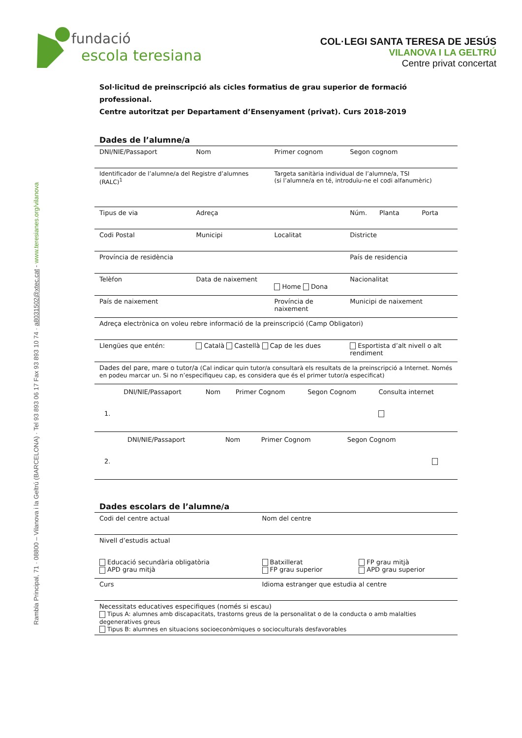Rambla Principal, 71 · 08800 – Vilanova i la Geltrú (BARCELONA) · Tel 93 893 06 17 Fax 93 893 10 74 · a8031502@xtec.cat - www.teresianes.org/vilanova
fundació
escola teresiana
COL·LEGI SANTA TERESA DE JESÚS
VILANOVA I LA GELTRÚ
Centre privat concertat
Sol·licitud de preinscripció als cicles formatius de grau superior de formació professional.
Centre autoritzat per Departament d’Ensenyament (privat). Curs 2018-2019
Dades de l’alumne/a
| DNI/NIE/Passaport | Nom | Primer cognom | Segon cognom | |
| Identificador de l’alumne/a del Registre d’alumnes (RALC)<sup>1</sup> | | Targeta sanitària individual de l’alumne/a, TSI (si l’alumne/a en té, introduïu-ne el codi alfanumèric) | | |
| Tipus de via | Adreça | | Núm. Planta | Porta |
| Codi Postal | Municipi | Localitat | Districte | |
| Província de residència | | | País de residencia | |
| Telèfon | Data de naixement | Home Dona | Nacionalitat | |
| País de naixement | | Província de naixement | Municipi de naixement | |
| Adreça electrònica on voleu rebre informació de la preinscripció (Camp Obligatori) | | | | |
| Llengües que entén: | Català Castellà Cap de les dues | | Esportista d’alt nivell o alt rendiment | |
| Dades del pare, mare o tutor/a (Cal indicar quin tutor/a consultarà els resultats de la preinscripció a Internet. Només en podeu marcar un. Si no n’especifiqueu cap, es considera que és el primer tutor/a especificat) | | | | |
| / / DNI/NIE/Passaport / Nom / Primer Cognom / Segon Cognom / Consulta internet / / 1. / / / / / / | | | | |
| / / DNI/NIE/Passaport / Nom / Primer Cognom / Segon Cognom / / / 2. / / / / / / | | | | |
Dades escolars de l’alumne/a
| Codi del centre actual | Nom del centre | |
| Nivell d’estudis actual | | |
| Educació secundària obligatòria APD grau mitjà | Batxillerat FP grau superior | FP grau mitjà APD grau superior |
| Curs | Idioma estranger que estudia al centre | |
| Necessitats educatives especifiques (només si escau) Tipus A: alumnes amb discapacitats, trastorns greus de la personalitat o de la conducta o amb malalties degeneratives greus Tipus B: alumnes en situacions socioeconòmiques o socioculturals desfavorables | | |